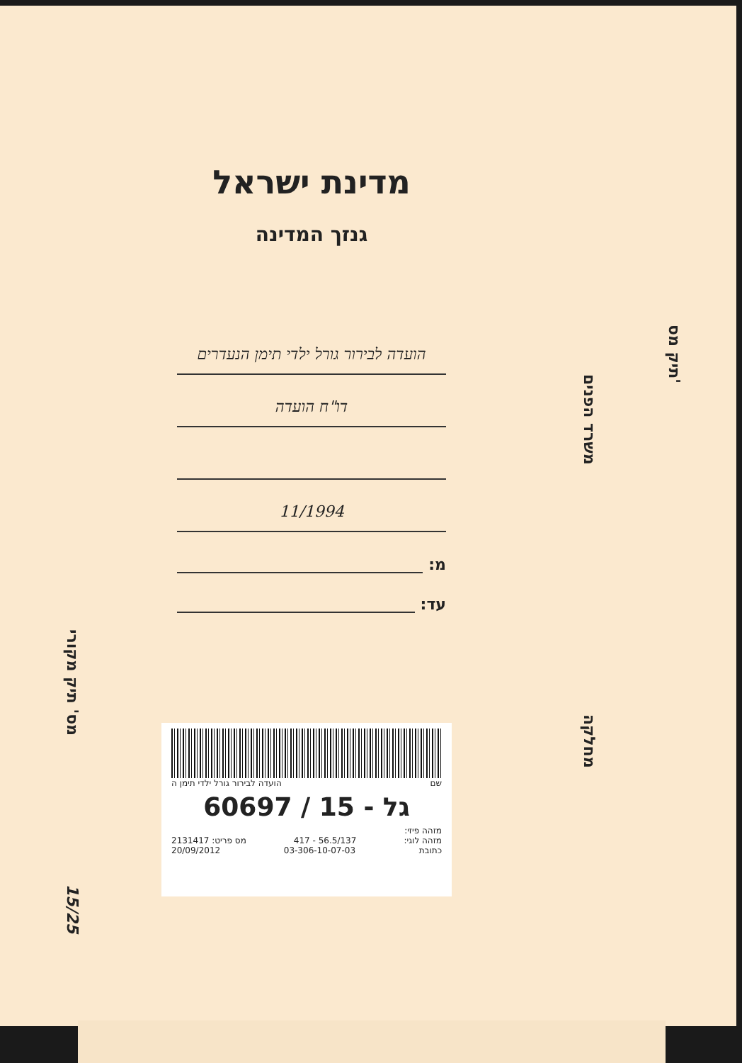משרד הפנים
תיק מס'
מחלקה
מס' תיק מקורי
15/25
מדינת ישראל
גנזך המדינה
הועדה לבירור גורל ילדי תימן הנעדרים
דו"ח הועדה
11/1994
מ:
עד:
שם הועדה לבירור גורל ילדי תימן ה
גל - 15 / 60697
מזהה פיזי:
מזהה לוגי: 56.5/137 - 417 מס פריט: 2131417
כתובת 03-306-10-07-03 20/09/2012